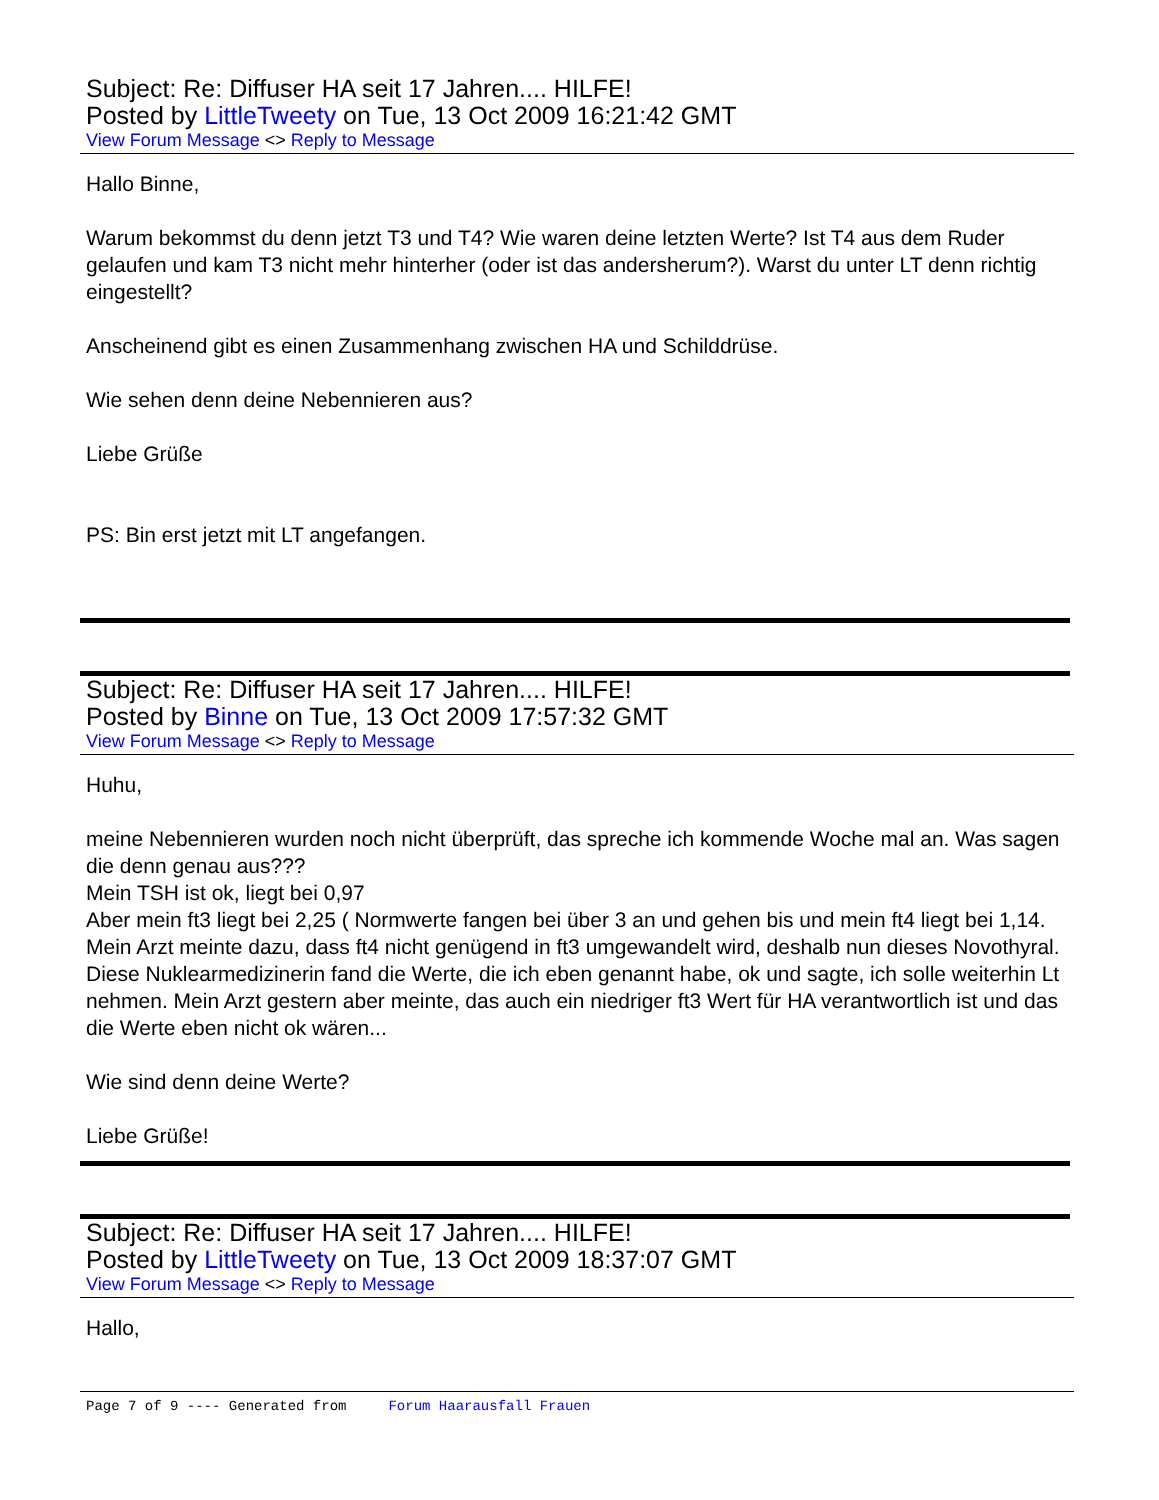Subject: Re: Diffuser HA seit 17 Jahren.... HILFE!
Posted by LittleTweety on Tue, 13 Oct 2009 16:21:42 GMT
View Forum Message <> Reply to Message
Hallo Binne,
Warum bekommst du denn jetzt T3 und T4? Wie waren deine letzten Werte? Ist T4 aus dem Ruder gelaufen und kam T3 nicht mehr hinterher (oder ist das andersherum?). Warst du unter LT denn richtig eingestellt?
Anscheinend gibt es einen Zusammenhang zwischen HA und Schilddrüse.
Wie sehen denn deine Nebennieren aus?
Liebe Grüße
PS: Bin erst jetzt mit LT angefangen.
Subject: Re: Diffuser HA seit 17 Jahren.... HILFE!
Posted by Binne on Tue, 13 Oct 2009 17:57:32 GMT
View Forum Message <> Reply to Message
Huhu,
meine Nebennieren wurden noch nicht überprüft, das spreche ich kommende Woche mal an. Was sagen die denn genau aus???
Mein TSH ist ok, liegt bei 0,97
Aber mein ft3 liegt bei 2,25 ( Normwerte fangen bei über 3 an und gehen bis und mein ft4 liegt bei 1,14. Mein Arzt meinte dazu, dass ft4 nicht genügend in ft3 umgewandelt wird, deshalb nun dieses Novothyral.
Diese Nuklearmedizinerin fand die Werte, die ich eben genannt habe, ok und sagte, ich solle weiterhin Lt nehmen. Mein Arzt gestern aber meinte, das auch ein niedriger ft3 Wert für HA verantwortlich ist und das die Werte eben nicht ok wären...
Wie sind denn deine Werte?
Liebe Grüße!
Subject: Re: Diffuser HA seit 17 Jahren.... HILFE!
Posted by LittleTweety on Tue, 13 Oct 2009 18:37:07 GMT
View Forum Message <> Reply to Message
Hallo,
Page 7 of 9 ---- Generated from Forum Haarausfall Frauen